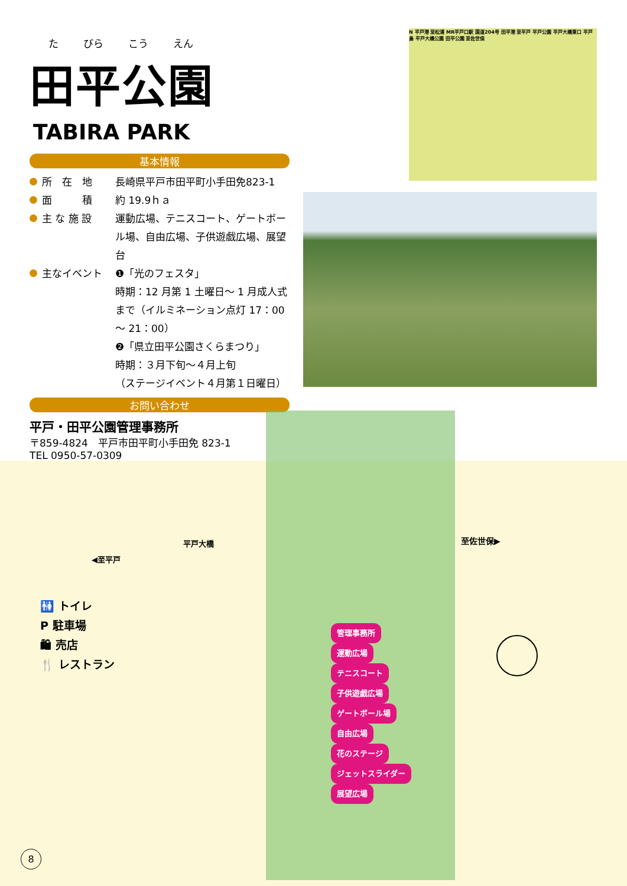た びら こう えん
田平公園
TABIRA PARK
基本情報
所　在　地 長崎県平戸市田平町小手田免823-1
面　　　積 約 19.9ｈａ
主 な 施 設 運動広場、テニスコート、ゲートボール場、自由広場、子供遊戯広場、展望台
主なイベント ❶「光のフェスタ」
時期：12 月第 1 土曜日～ 1 月成人式まで（イルミネーション点灯 17：00 ～ 21：00）
❷「県立田平公園さくらまつり」
時期：３月下旬～４月上旬
（ステージイベント４月第１日曜日）
お問い合わせ
平戸・田平公園管理事務所
〒859-4824　平戸市田平町小手田免 823-1
TEL 0950-57-0309
N 平戸港 至松浦 MR平戸口駅 国道204号 田平港 至平戸 平戸公園 平戸大橋東口 平戸島 平戸大橋公園 田平公園 至佐世保
平戸大橋
◀至平戸
至佐世保▶
管理事務所
運動広場
テニスコート
子供遊戯広場
ゲートボール場
自由広場
花のステージ
ジェットスライダー
展望広場
🚻 トイレ
P 駐車場
🛍 売店
🍴 レストラン
8